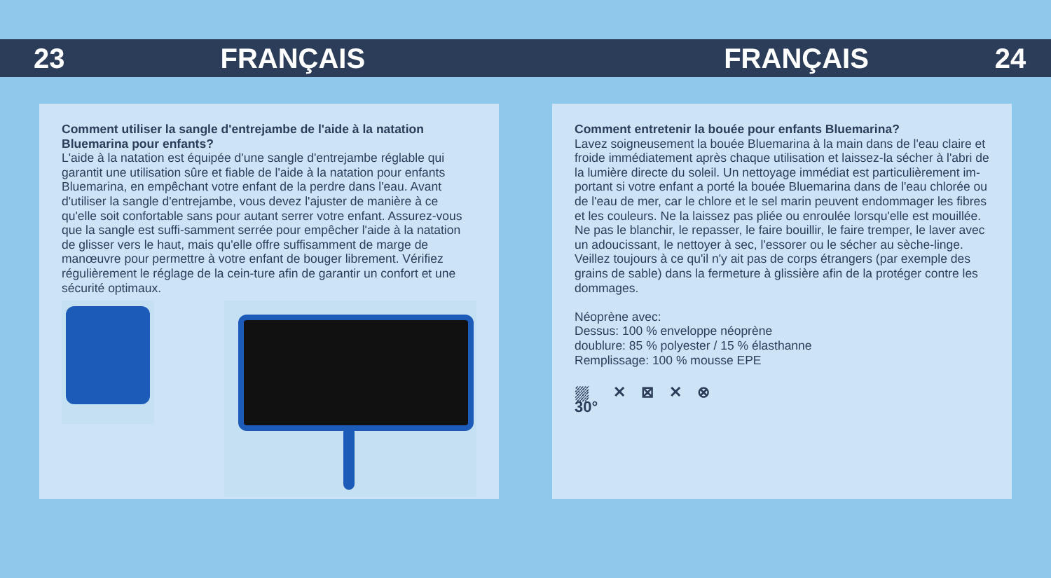23 FRANÇAIS FRANÇAIS 24
Comment utiliser la sangle d'entrejambe de l'aide à la natation Bluemarina pour enfants?
L'aide à la natation est équipée d'une sangle d'entrejambe réglable qui garantit une utilisation sûre et fiable de l'aide à la natation pour enfants Bluemarina, en empêchant votre enfant de la perdre dans l'eau. Avant d'utiliser la sangle d'entrejambe, vous devez l'ajuster de manière à ce qu'elle soit confortable sans pour autant serrer votre enfant. Assurez-vous que la sangle est suffi-samment serrée pour empêcher l'aide à la natation de glisser vers le haut, mais qu'elle offre suffisamment de marge de manœuvre pour permettre à votre enfant de bouger librement. Vérifiez régulièrement le réglage de la cein-ture afin de garantir un confort et une sécurité optimaux.
Comment entretenir la bouée pour enfants Bluemarina?
Lavez soigneusement la bouée Bluemarina à la main dans de l'eau claire et froide immédiatement après chaque utilisation et laissez-la sécher à l'abri de la lumière directe du soleil. Un nettoyage immédiat est particulièrement im-portant si votre enfant a porté la bouée Bluemarina dans de l'eau chlorée ou de l'eau de mer, car le chlore et le sel marin peuvent endommager les fibres et les couleurs. Ne la laissez pas pliée ou enroulée lorsqu'elle est mouillée. Ne pas le blanchir, le repasser, le faire bouillir, le faire tremper, le laver avec un adoucissant, le nettoyer à sec, l'essorer ou le sécher au sèche-linge. Veillez toujours à ce qu'il n'y ait pas de corps étrangers (par exemple des grains de sable) dans la fermeture à glissière afin de la protéger contre les dommages.
Néoprène avec:
Dessus: 100 % enveloppe néoprène
doublure: 85 % polyester / 15 % élasthanne
Remplissage: 100 % mousse EPE
⛆
30° ✕ ⊠ ✕ ⊗